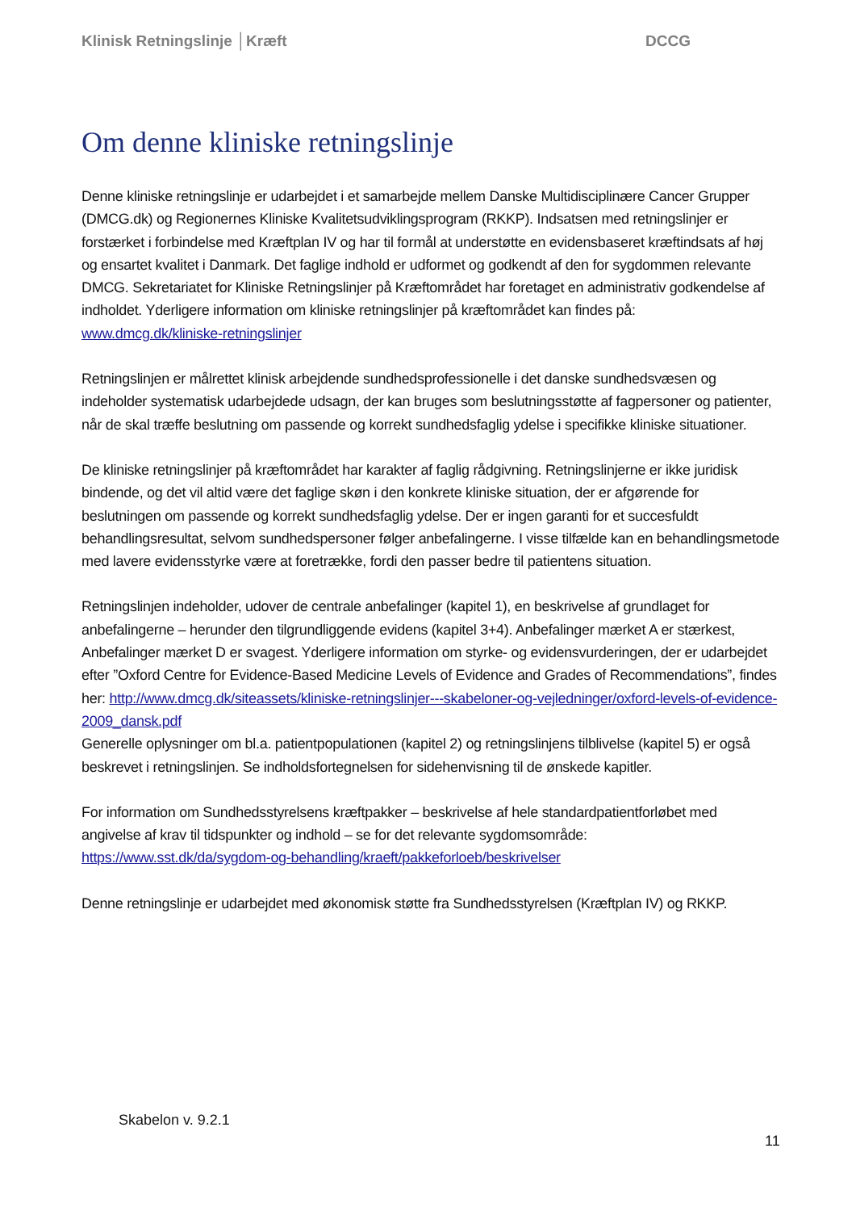Klinisk Retningslinje │Kræft DCCG
Om denne kliniske retningslinje
Denne kliniske retningslinje er udarbejdet i et samarbejde mellem Danske Multidisciplinære Cancer Grupper (DMCG.dk) og Regionernes Kliniske Kvalitetsudviklingsprogram (RKKP). Indsatsen med retningslinjer er forstærket i forbindelse med Kræftplan IV og har til formål at understøtte en evidensbaseret kræftindsats af høj og ensartet kvalitet i Danmark. Det faglige indhold er udformet og godkendt af den for sygdommen relevante DMCG. Sekretariatet for Kliniske Retningslinjer på Kræftområdet har foretaget en administrativ godkendelse af indholdet. Yderligere information om kliniske retningslinjer på kræftområdet kan findes på: www.dmcg.dk/kliniske-retningslinjer
Retningslinjen er målrettet klinisk arbejdende sundhedsprofessionelle i det danske sundhedsvæsen og indeholder systematisk udarbejdede udsagn, der kan bruges som beslutningsstøtte af fagpersoner og patienter, når de skal træffe beslutning om passende og korrekt sundhedsfaglig ydelse i specifikke kliniske situationer.
De kliniske retningslinjer på kræftområdet har karakter af faglig rådgivning. Retningslinjerne er ikke juridisk bindende, og det vil altid være det faglige skøn i den konkrete kliniske situation, der er afgørende for beslutningen om passende og korrekt sundhedsfaglig ydelse. Der er ingen garanti for et succesfuldt behandlingsresultat, selvom sundhedspersoner følger anbefalingerne. I visse tilfælde kan en behandlingsmetode med lavere evidensstyrke være at foretrække, fordi den passer bedre til patientens situation.
Retningslinjen indeholder, udover de centrale anbefalinger (kapitel 1), en beskrivelse af grundlaget for anbefalingerne – herunder den tilgrundliggende evidens (kapitel 3+4). Anbefalinger mærket A er stærkest, Anbefalinger mærket D er svagest. Yderligere information om styrke- og evidensvurderingen, der er udarbejdet efter ”Oxford Centre for Evidence-Based Medicine Levels of Evidence and Grades of Recommendations”, findes her: http://www.dmcg.dk/siteassets/kliniske-retningslinjer---skabeloner-og-vejledninger/oxford-levels-of-evidence-2009_dansk.pdf
Generelle oplysninger om bl.a. patientpopulationen (kapitel 2) og retningslinjens tilblivelse (kapitel 5) er også beskrevet i retningslinjen. Se indholdsfortegnelsen for sidehenvisning til de ønskede kapitler.
For information om Sundhedsstyrelsens kræftpakker – beskrivelse af hele standardpatientforløbet med angivelse af krav til tidspunkter og indhold – se for det relevante sygdomsområde: https://www.sst.dk/da/sygdom-og-behandling/kraeft/pakkeforloeb/beskrivelser
Denne retningslinje er udarbejdet med økonomisk støtte fra Sundhedsstyrelsen (Kræftplan IV) og RKKP.
Skabelon v. 9.2.1
11